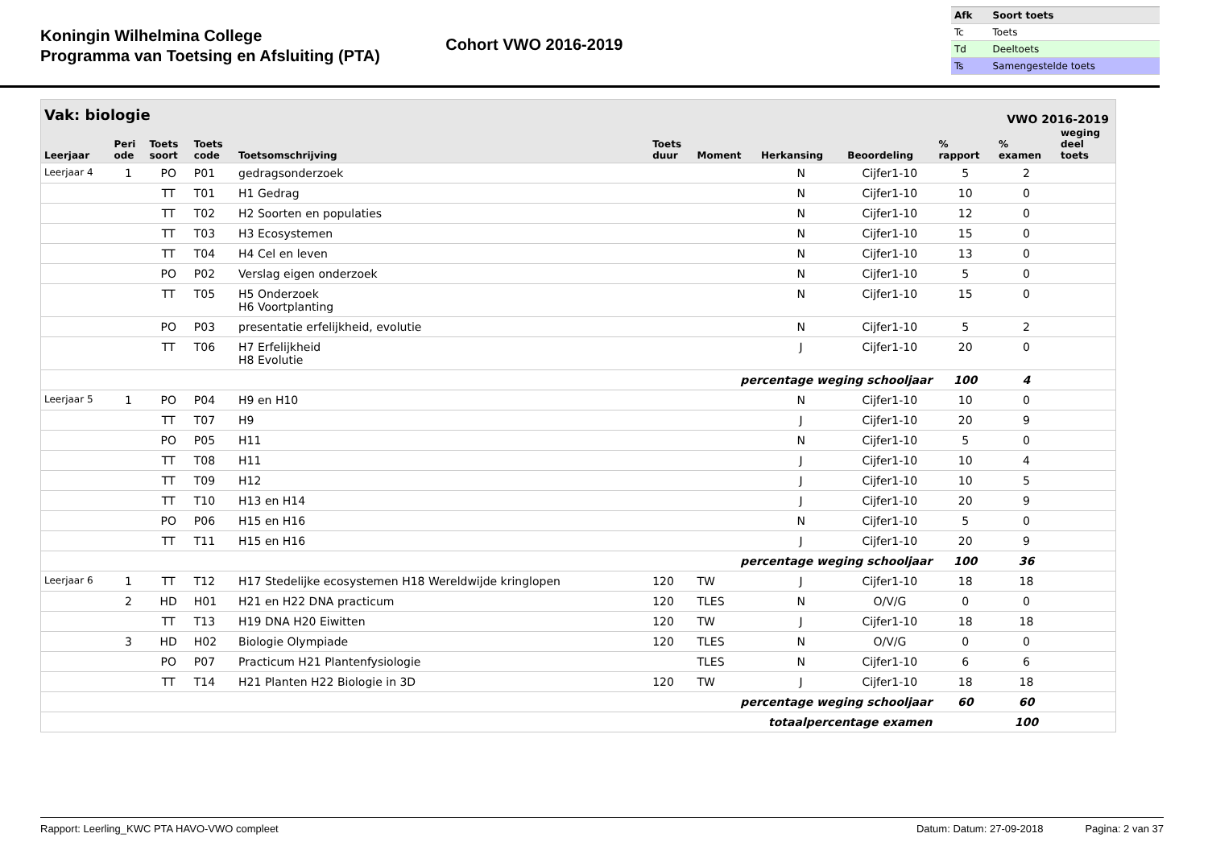Koningin Wilhelmina College
Programma van Toetsing en Afsluiting (PTA)
Cohort VWO 2016-2019
| Afk | Soort toets |
| --- | --- |
| Tc | Toets |
| Td | Deeltoets |
| Ts | Samengestelde toets |
Vak: biologie VWO 2016-2019
| Leerjaar | Peri ode | Toets soort | Toets code | Toetsomschrijving | Toets duur | Moment | Herkansing | Beoordeling | % rapport | % examen | weging deel toets |
| --- | --- | --- | --- | --- | --- | --- | --- | --- | --- | --- | --- |
| Leerjaar 4 | 1 | PO | P01 | gedragsonderzoek | | | N | Cijfer1-10 | 5 | 2 | |
| | | TT | T01 | H1 Gedrag | | | N | Cijfer1-10 | 10 | 0 | |
| | | TT | T02 | H2 Soorten en populaties | | | N | Cijfer1-10 | 12 | 0 | |
| | | TT | T03 | H3 Ecosystemen | | | N | Cijfer1-10 | 15 | 0 | |
| | | TT | T04 | H4 Cel en leven | | | N | Cijfer1-10 | 13 | 0 | |
| | | PO | P02 | Verslag eigen onderzoek | | | N | Cijfer1-10 | 5 | 0 | |
| | | TT | T05 | H5 Onderzoek H6 Voortplanting | | | N | Cijfer1-10 | 15 | 0 | |
| | | PO | P03 | presentatie erfelijkheid, evolutie | | | N | Cijfer1-10 | 5 | 2 | |
| | | TT | T06 | H7 Erfelijkheid H8 Evolutie | | | J | Cijfer1-10 | 20 | 0 | |
| percentage weging schooljaar | | | | | | | | | 100 | 4 | |
| Leerjaar 5 | 1 | PO | P04 | H9 en H10 | | | N | Cijfer1-10 | 10 | 0 | |
| | | TT | T07 | H9 | | | J | Cijfer1-10 | 20 | 9 | |
| | | PO | P05 | H11 | | | N | Cijfer1-10 | 5 | 0 | |
| | | TT | T08 | H11 | | | J | Cijfer1-10 | 10 | 4 | |
| | | TT | T09 | H12 | | | J | Cijfer1-10 | 10 | 5 | |
| | | TT | T10 | H13 en H14 | | | J | Cijfer1-10 | 20 | 9 | |
| | | PO | P06 | H15 en H16 | | | N | Cijfer1-10 | 5 | 0 | |
| | | TT | T11 | H15 en H16 | | | J | Cijfer1-10 | 20 | 9 | |
| percentage weging schooljaar | | | | | | | | | 100 | 36 | |
| Leerjaar 6 | 1 | TT | T12 | H17 Stedelijke ecosystemen H18 Wereldwijde kringlopen | 120 | TW | J | Cijfer1-10 | 18 | 18 | |
| | 2 | HD | H01 | H21 en H22 DNA practicum | 120 | TLES | N | O/V/G | 0 | 0 | |
| | | TT | T13 | H19 DNA H20 Eiwitten | 120 | TW | J | Cijfer1-10 | 18 | 18 | |
| | 3 | HD | H02 | Biologie Olympiade | 120 | TLES | N | O/V/G | 0 | 0 | |
| | | PO | P07 | Practicum H21 Plantenfysiologie | | TLES | N | Cijfer1-10 | 6 | 6 | |
| | | TT | T14 | H21 Planten H22 Biologie in 3D | 120 | TW | J | Cijfer1-10 | 18 | 18 | |
| percentage weging schooljaar | | | | | | | | | 60 | 60 | |
| totaalpercentage examen | | | | | | | | | | 100 | |
Rapport: Leerling_KWC PTA HAVO-VWO compleet Datum: Datum: 27-09-2018 Pagina: 2 van 37